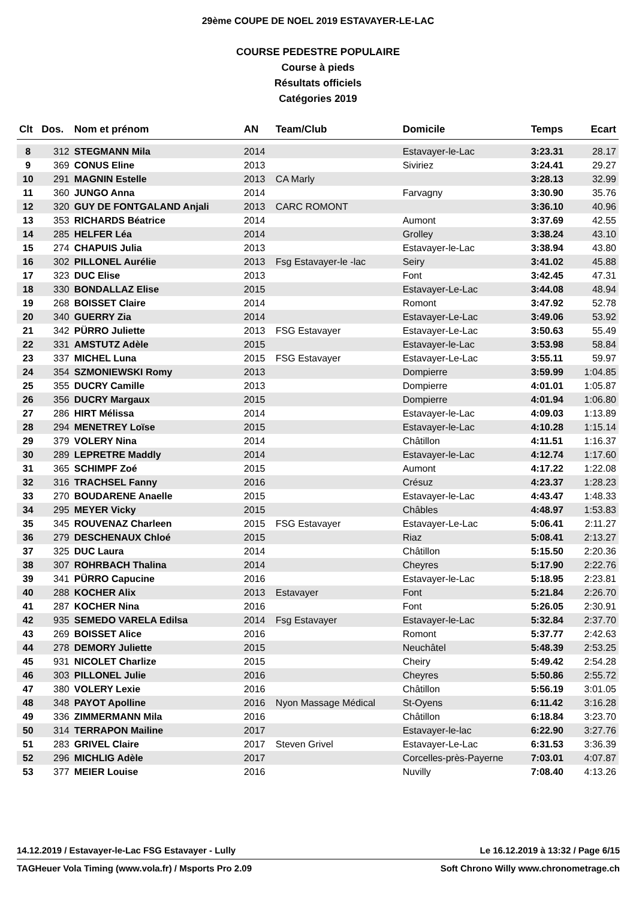29ème COUPE DE NOEL 2019 ESTAVAYER-LE-LAC
COURSE PEDESTRE POPULAIRE
Course à pieds
Résultats officiels
Catégories 2019
| Clt | Dos. | Nom et prénom | AN | Team/Club | Domicile | Temps | Ecart |
| --- | --- | --- | --- | --- | --- | --- | --- |
| 8 | 312 | STEGMANN Mila | 2014 | | Estavayer-le-Lac | 3:23.31 | 28.17 |
| 9 | 369 | CONUS Eline | 2013 | | Siviriez | 3:24.41 | 29.27 |
| 10 | 291 | MAGNIN Estelle | 2013 | CA Marly | | 3:28.13 | 32.99 |
| 11 | 360 | JUNGO Anna | 2014 | | Farvagny | 3:30.90 | 35.76 |
| 12 | 320 | GUY DE FONTGALAND Anjali | 2013 | CARC ROMONT | | 3:36.10 | 40.96 |
| 13 | 353 | RICHARDS Béatrice | 2014 | | Aumont | 3:37.69 | 42.55 |
| 14 | 285 | HELFER Léa | 2014 | | Grolley | 3:38.24 | 43.10 |
| 15 | 274 | CHAPUIS Julia | 2013 | | Estavayer-le-Lac | 3:38.94 | 43.80 |
| 16 | 302 | PILLONEL Aurélie | 2013 | Fsg Estavayer-le -lac | Seiry | 3:41.02 | 45.88 |
| 17 | 323 | DUC Elise | 2013 | | Font | 3:42.45 | 47.31 |
| 18 | 330 | BONDALLAZ Elise | 2015 | | Estavayer-Le-Lac | 3:44.08 | 48.94 |
| 19 | 268 | BOISSET Claire | 2014 | | Romont | 3:47.92 | 52.78 |
| 20 | 340 | GUERRY Zia | 2014 | | Estavayer-Le-Lac | 3:49.06 | 53.92 |
| 21 | 342 | PÜRRO Juliette | 2013 | FSG Estavayer | Estavayer-Le-Lac | 3:50.63 | 55.49 |
| 22 | 331 | AMSTUTZ Adèle | 2015 | | Estavayer-le-Lac | 3:53.98 | 58.84 |
| 23 | 337 | MICHEL Luna | 2015 | FSG Estavayer | Estavayer-Le-Lac | 3:55.11 | 59.97 |
| 24 | 354 | SZMONIEWSKI Romy | 2013 | | Dompierre | 3:59.99 | 1:04.85 |
| 25 | 355 | DUCRY Camille | 2013 | | Dompierre | 4:01.01 | 1:05.87 |
| 26 | 356 | DUCRY Margaux | 2015 | | Dompierre | 4:01.94 | 1:06.80 |
| 27 | 286 | HIRT Mélissa | 2014 | | Estavayer-le-Lac | 4:09.03 | 1:13.89 |
| 28 | 294 | MENETREY Loïse | 2015 | | Estavayer-le-Lac | 4:10.28 | 1:15.14 |
| 29 | 379 | VOLERY Nina | 2014 | | Châtillon | 4:11.51 | 1:16.37 |
| 30 | 289 | LEPRETRE Maddly | 2014 | | Estavayer-le-Lac | 4:12.74 | 1:17.60 |
| 31 | 365 | SCHIMPF Zoé | 2015 | | Aumont | 4:17.22 | 1:22.08 |
| 32 | 316 | TRACHSEL Fanny | 2016 | | Crésuz | 4:23.37 | 1:28.23 |
| 33 | 270 | BOUDARENE Anaelle | 2015 | | Estavayer-le-Lac | 4:43.47 | 1:48.33 |
| 34 | 295 | MEYER Vicky | 2015 | | Châbles | 4:48.97 | 1:53.83 |
| 35 | 345 | ROUVENAZ Charleen | 2015 | FSG Estavayer | Estavayer-Le-Lac | 5:06.41 | 2:11.27 |
| 36 | 279 | DESCHENAUX Chloé | 2015 | | Riaz | 5:08.41 | 2:13.27 |
| 37 | 325 | DUC Laura | 2014 | | Châtillon | 5:15.50 | 2:20.36 |
| 38 | 307 | ROHRBACH Thalina | 2014 | | Cheyres | 5:17.90 | 2:22.76 |
| 39 | 341 | PÜRRO Capucine | 2016 | | Estavayer-le-Lac | 5:18.95 | 2:23.81 |
| 40 | 288 | KOCHER Alix | 2013 | Estavayer | Font | 5:21.84 | 2:26.70 |
| 41 | 287 | KOCHER Nina | 2016 | | Font | 5:26.05 | 2:30.91 |
| 42 | 935 | SEMEDO VARELA Edilsa | 2014 | Fsg Estavayer | Estavayer-le-Lac | 5:32.84 | 2:37.70 |
| 43 | 269 | BOISSET Alice | 2016 | | Romont | 5:37.77 | 2:42.63 |
| 44 | 278 | DEMORY Juliette | 2015 | | Neuchâtel | 5:48.39 | 2:53.25 |
| 45 | 931 | NICOLET Charlize | 2015 | | Cheiry | 5:49.42 | 2:54.28 |
| 46 | 303 | PILLONEL Julie | 2016 | | Cheyres | 5:50.86 | 2:55.72 |
| 47 | 380 | VOLERY Lexie | 2016 | | Châtillon | 5:56.19 | 3:01.05 |
| 48 | 348 | PAYOT Apolline | 2016 | Nyon Massage Médical | St-Oyens | 6:11.42 | 3:16.28 |
| 49 | 336 | ZIMMERMANN Mila | 2016 | | Châtillon | 6:18.84 | 3:23.70 |
| 50 | 314 | TERRAPON Mailine | 2017 | | Estavayer-le-lac | 6:22.90 | 3:27.76 |
| 51 | 283 | GRIVEL Claire | 2017 | Steven Grivel | Estavayer-Le-Lac | 6:31.53 | 3:36.39 |
| 52 | 296 | MICHLIG Adèle | 2017 | | Corcelles-près-Payerne | 7:03.01 | 4:07.87 |
| 53 | 377 | MEIER Louise | 2016 | | Nuvilly | 7:08.40 | 4:13.26 |
14.12.2019 / Estavayer-le-Lac FSG Estavayer - Lully Le 16.12.2019 à 13:32 / Page 6/15
TAGHeuer Vola Timing (www.vola.fr) / Msports Pro 2.09 Soft Chrono Willy www.chronometrage.ch